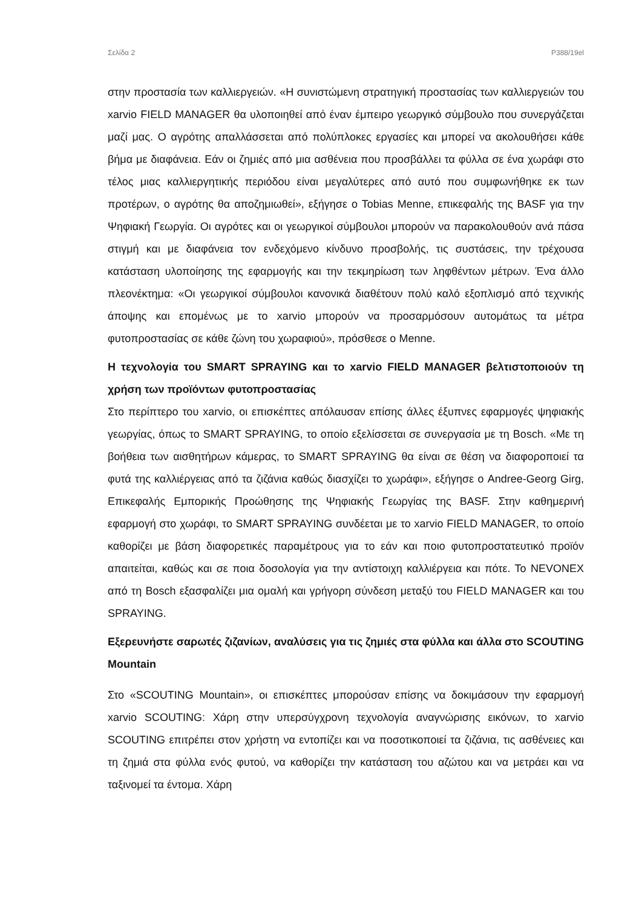Σελίδα 2 P388/19el
στην προστασία των καλλιεργειών. «Η συνιστώμενη στρατηγική προστασίας των καλλιεργειών του xarvio FIELD MANAGER θα υλοποιηθεί από έναν έμπειρο γεωργικό σύμβουλο που συνεργάζεται μαζί μας. Ο αγρότης απαλλάσσεται από πολύπλοκες εργασίες και μπορεί να ακολουθήσει κάθε βήμα με διαφάνεια. Εάν οι ζημιές από μια ασθένεια που προσβάλλει τα φύλλα σε ένα χωράφι στο τέλος μιας καλλιεργητικής περιόδου είναι μεγαλύτερες από αυτό που συμφωνήθηκε εκ των προτέρων, ο αγρότης θα αποζημιωθεί», εξήγησε ο Tobias Menne, επικεφαλής της BASF για την Ψηφιακή Γεωργία. Οι αγρότες και οι γεωργικοί σύμβουλοι μπορούν να παρακολουθούν ανά πάσα στιγμή και με διαφάνεια τον ενδεχόμενο κίνδυνο προσβολής, τις συστάσεις, την τρέχουσα κατάσταση υλοποίησης της εφαρμογής και την τεκμηρίωση των ληφθέντων μέτρων. Ένα άλλο πλεονέκτημα: «Οι γεωργικοί σύμβουλοι κανονικά διαθέτουν πολύ καλό εξοπλισμό από τεχνικής άποψης και επομένως με το xarvio μπορούν να προσαρμόσουν αυτομάτως τα μέτρα φυτοπροστασίας σε κάθε ζώνη του χωραφιού», πρόσθεσε ο Menne.
Η τεχνολογία του SMART SPRAYING και το xarvio FIELD MANAGER βελτιστοποιούν τη χρήση των προϊόντων φυτοπροστασίας
Στο περίπτερο του xarvio, οι επισκέπτες απόλαυσαν επίσης άλλες έξυπνες εφαρμογές ψηφιακής γεωργίας, όπως το SMART SPRAYING, το οποίο εξελίσσεται σε συνεργασία με τη Bosch. «Με τη βοήθεια των αισθητήρων κάμερας, το SMART SPRAYING θα είναι σε θέση να διαφοροποιεί τα φυτά της καλλιέργειας από τα ζιζάνια καθώς διασχίζει το χωράφι», εξήγησε ο Andree-Georg Girg, Επικεφαλής Εμπορικής Προώθησης της Ψηφιακής Γεωργίας της BASF. Στην καθημερινή εφαρμογή στο χωράφι, το SMART SPRAYING συνδέεται με το xarvio FIELD MANAGER, το οποίο καθορίζει με βάση διαφορετικές παραμέτρους για το εάν και ποιο φυτοπροστατευτικό προϊόν απαιτείται, καθώς και σε ποια δοσολογία για την αντίστοιχη καλλιέργεια και πότε. Το NEVONEX από τη Bosch εξασφαλίζει μια ομαλή και γρήγορη σύνδεση μεταξύ του FIELD MANAGER και του SPRAYING.
Εξερευνήστε σαρωτές ζιζανίων, αναλύσεις για τις ζημιές στα φύλλα και άλλα στο SCOUTING Mountain
Στο «SCOUTING Mountain», οι επισκέπτες μπορούσαν επίσης να δοκιμάσουν την εφαρμογή xarvio SCOUTING: Χάρη στην υπερσύγχρονη τεχνολογία αναγνώρισης εικόνων, το xarvio SCOUTING επιτρέπει στον χρήστη να εντοπίζει και να ποσοτικοποιεί τα ζιζάνια, τις ασθένειες και τη ζημιά στα φύλλα ενός φυτού, να καθορίζει την κατάσταση του αζώτου και να μετράει και να ταξινομεί τα έντομα. Χάρη